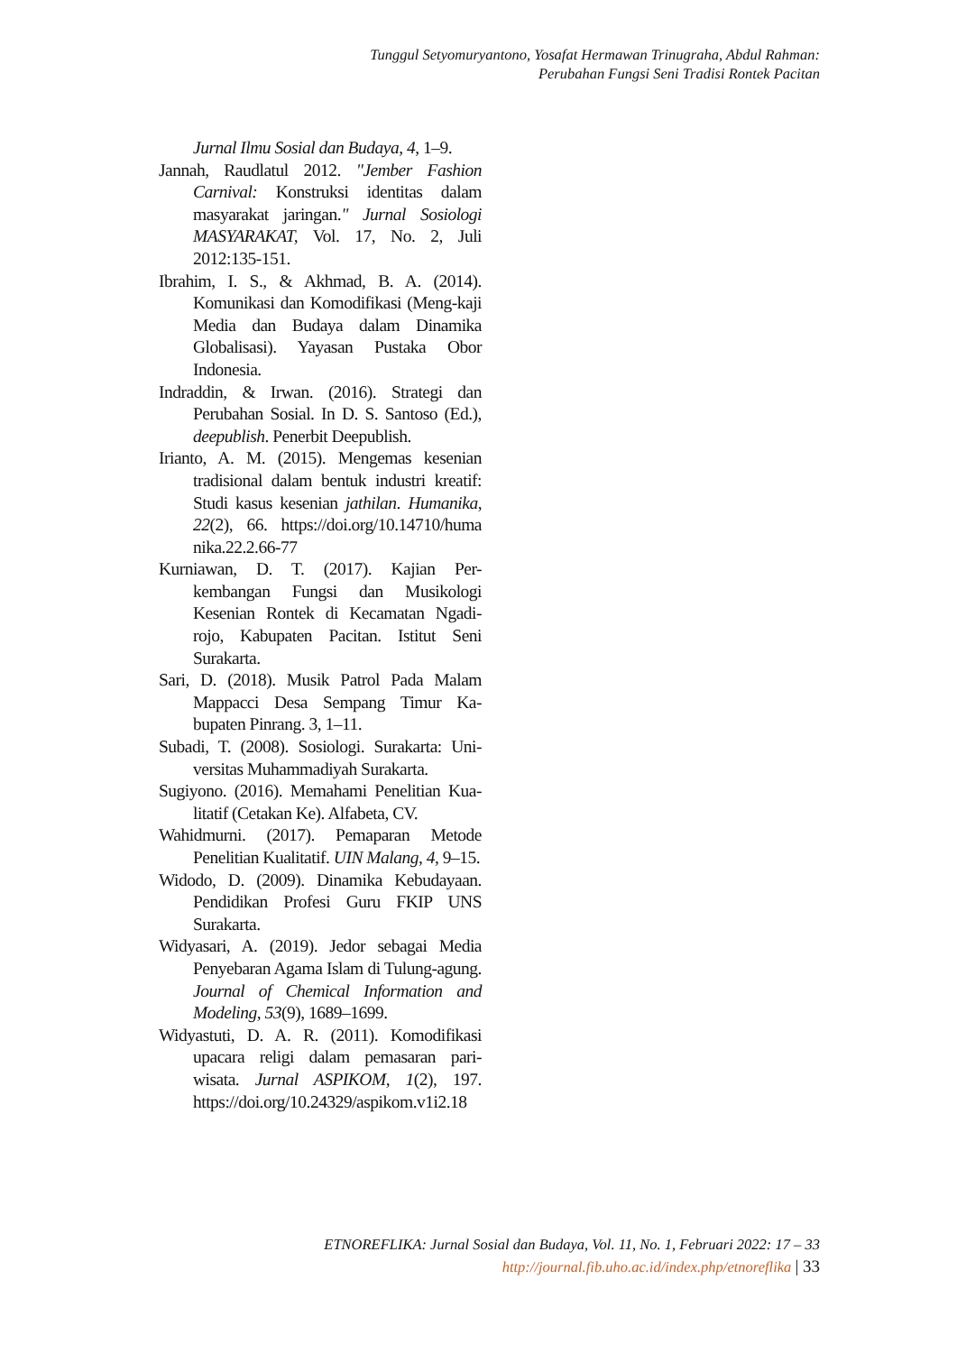Tunggul Setyomuryantono, Yosafat Hermawan Trinugraha, Abdul Rahman:
Perubahan Fungsi Seni Tradisi Rontek Pacitan
Jurnal Ilmu Sosial dan Budaya, 4, 1–9.
Jannah, Raudlatul 2012. "Jember Fashion Carnival: Konstruksi identitas dalam masyarakat jaringan." Jurnal Sosiologi MASYARAKAT, Vol. 17, No. 2, Juli 2012:135-151.
Ibrahim, I. S., & Akhmad, B. A. (2014). Komunikasi dan Komodifikasi (Meng-kaji Media dan Budaya dalam Dinamika Globalisasi). Yayasan Pustaka Obor Indonesia.
Indraddin, & Irwan. (2016). Strategi dan Perubahan Sosial. In D. S. Santoso (Ed.), deepublish. Penerbit Deepublish.
Irianto, A. M. (2015). Mengemas kesenian tradisional dalam bentuk industri kreatif: Studi kasus kesenian jathilan. Humanika, 22(2), 66. https://doi.org/10.14710/huma nika.22.2.66-77
Kurniawan, D. T. (2017). Kajian Per-kembangan Fungsi dan Musikologi Kesenian Rontek di Kecamatan Ngadi-rojo, Kabupaten Pacitan. Istitut Seni Surakarta.
Sari, D. (2018). Musik Patrol Pada Malam Mappacci Desa Sempang Timur Ka-bupaten Pinrang. 3, 1–11.
Subadi, T. (2008). Sosiologi. Surakarta: Uni-versitas Muhammadiyah Surakarta.
Sugiyono. (2016). Memahami Penelitian Kua-litatif (Cetakan Ke). Alfabeta, CV.
Wahidmurni. (2017). Pemaparan Metode Penelitian Kualitatif. UIN Malang, 4, 9–15.
Widodo, D. (2009). Dinamika Kebudayaan. Pendidikan Profesi Guru FKIP UNS Surakarta.
Widyasari, A. (2019). Jedor sebagai Media Penyebaran Agama Islam di Tulung-agung. Journal of Chemical Information and Modeling, 53(9), 1689–1699.
Widyastuti, D. A. R. (2011). Komodifikasi upacara religi dalam pemasaran pari-wisata. Jurnal ASPIKOM, 1(2), 197. https://doi.org/10.24329/aspikom.v1i2.18
ETNOREFLIKA: Jurnal Sosial dan Budaya, Vol. 11, No. 1, Februari 2022: 17 – 33
http://journal.fib.uho.ac.id/index.php/etnoreflika | 33